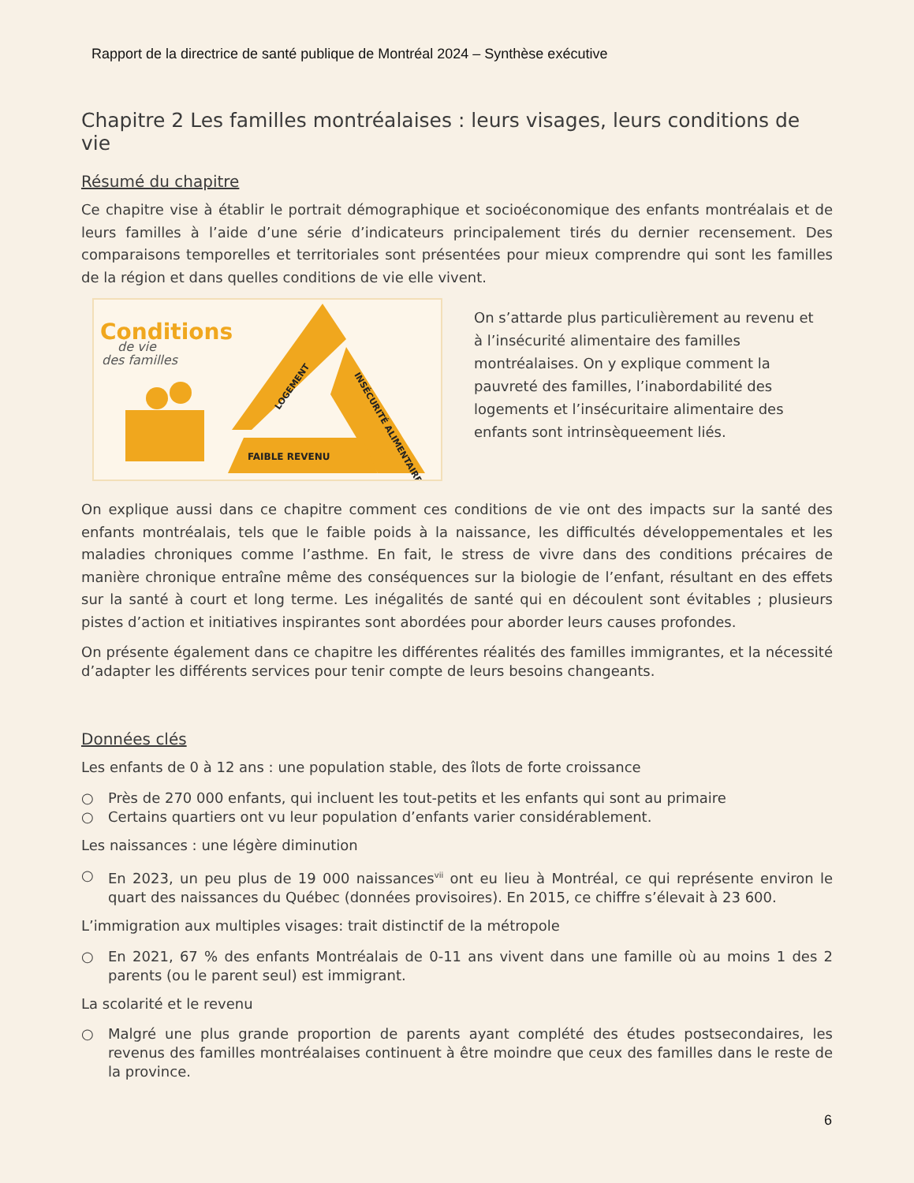Rapport de la directrice de santé publique de Montréal 2024 – Synthèse exécutive
Chapitre 2 Les familles montréalaises : leurs visages, leurs conditions de vie
Résumé du chapitre
Ce chapitre vise à établir le portrait démographique et socioéconomique des enfants montréalais et de leurs familles à l’aide d’une série d’indicateurs principalement tirés du dernier recensement. Des comparaisons temporelles et territoriales sont présentées pour mieux comprendre qui sont les familles de la région et dans quelles conditions de vie elle vivent.
Conditions
de vie
des familles
FAIBLE REVENU
LOGEMENT
INSÉCURITÉ ALIMENTAIRE
On s’attarde plus particulièrement au revenu et à l’insécurité alimentaire des familles montréalaises. On y explique comment la pauvreté des familles, l’inabordabilité des logements et l’insécuritaire alimentaire des enfants sont intrinsèqueement liés.
On explique aussi dans ce chapitre comment ces conditions de vie ont des impacts sur la santé des enfants montréalais, tels que le faible poids à la naissance, les difficultés développementales et les maladies chroniques comme l’asthme. En fait, le stress de vivre dans des conditions précaires de manière chronique entraîne même des conséquences sur la biologie de l’enfant, résultant en des effets sur la santé à court et long terme. Les inégalités de santé qui en découlent sont évitables ; plusieurs pistes d’action et initiatives inspirantes sont abordées pour aborder leurs causes profondes.
On présente également dans ce chapitre les différentes réalités des familles immigrantes, et la nécessité d’adapter les différents services pour tenir compte de leurs besoins changeants.
Données clés
Les enfants de 0 à 12 ans : une population stable, des îlots de forte croissance
○ Près de 270 000 enfants, qui incluent les tout-petits et les enfants qui sont au primaire
○ Certains quartiers ont vu leur population d’enfants varier considérablement.
Les naissances : une légère diminution
○ En 2023, un peu plus de 19 000 naissances<sup>vii</sup> ont eu lieu à Montréal, ce qui représente environ le quart des naissances du Québec (données provisoires). En 2015, ce chiffre s’élevait à 23 600.
L’immigration aux multiples visages: trait distinctif de la métropole
○ En 2021, 67 % des enfants Montréalais de 0-11 ans vivent dans une famille où au moins 1 des 2 parents (ou le parent seul) est immigrant.
La scolarité et le revenu
○ Malgré une plus grande proportion de parents ayant complété des études postsecondaires, les revenus des familles montréalaises continuent à être moindre que ceux des familles dans le reste de la province.
6